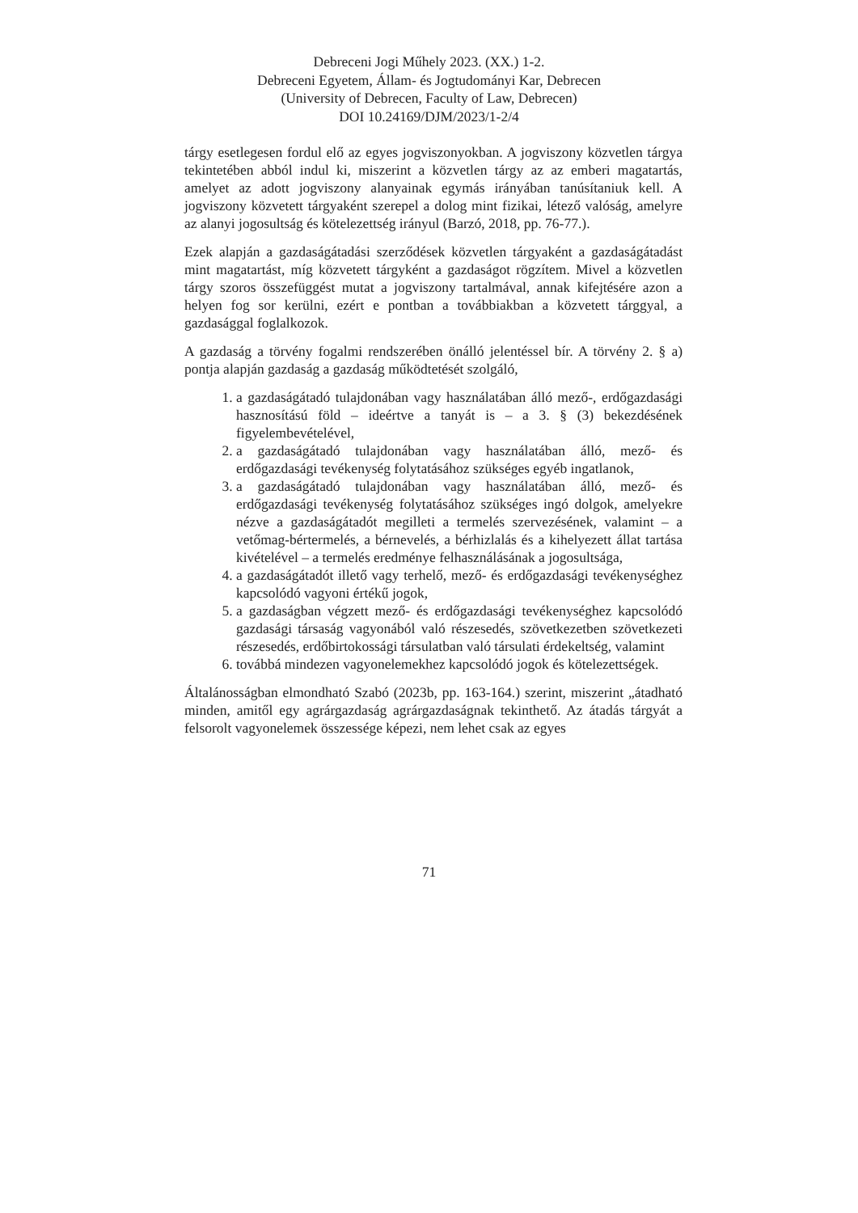Debreceni Jogi Műhely 2023. (XX.) 1-2.
Debreceni Egyetem, Állam- és Jogtudományi Kar, Debrecen
(University of Debrecen, Faculty of Law, Debrecen)
DOI 10.24169/DJM/2023/1-2/4
tárgy esetlegesen fordul elő az egyes jogviszonyokban. A jogviszony közvetlen tárgya tekintetében abból indul ki, miszerint a közvetlen tárgy az az emberi magatartás, amelyet az adott jogviszony alanyainak egymás irányában tanúsítaniuk kell. A jogviszony közvetett tárgyaként szerepel a dolog mint fizikai, létező valóság, amelyre az alanyi jogosultság és kötelezettség irányul (Barzó, 2018, pp. 76-77.).
Ezek alapján a gazdaságátadási szerződések közvetlen tárgyaként a gazdaságátadást mint magatartást, míg közvetett tárgyként a gazdaságot rögzítem. Mivel a közvetlen tárgy szoros összefüggést mutat a jogviszony tartalmával, annak kifejtésére azon a helyen fog sor kerülni, ezért e pontban a továbbiakban a közvetett tárggyal, a gazdasággal foglalkozok.
A gazdaság a törvény fogalmi rendszerében önálló jelentéssel bír. A törvény 2. § a) pontja alapján gazdaság a gazdaság működtetését szolgáló,
1. a gazdaságátadó tulajdonában vagy használatában álló mező-, erdőgazdasági hasznosítású föld – ideértve a tanyát is – a 3. § (3) bekezdésének figyelembevételével,
2. a gazdaságátadó tulajdonában vagy használatában álló, mező- és erdőgazdasági tevékenység folytatásához szükséges egyéb ingatlanok,
3. a gazdaságátadó tulajdonában vagy használatában álló, mező- és erdőgazdasági tevékenység folytatásához szükséges ingó dolgok, amelyekre nézve a gazdaságátadót megilleti a termelés szervezésének, valamint – a vetőmag-bértermelés, a bérnevelés, a bérhizlalás és a kihelyezett állat tartása kivételével – a termelés eredménye felhasználásának a jogosultsága,
4. a gazdaságátadót illető vagy terhelő, mező- és erdőgazdasági tevékenységhez kapcsolódó vagyoni értékű jogok,
5. a gazdaságban végzett mező- és erdőgazdasági tevékenységhez kapcsolódó gazdasági társaság vagyonából való részesedés, szövetkezetben szövetkezeti részesedés, erdőbirtokossági társulatban való társulati érdekeltség, valamint
6. továbbá mindezen vagyonelemekhez kapcsolódó jogok és kötelezettségek.
Általánosságban elmondható Szabó (2023b, pp. 163-164.) szerint, miszerint „átadható minden, amitől egy agrárgazdaság agrárgazdaságnak tekinthető. Az átadás tárgyát a felsorolt vagyonelemek összessége képezi, nem lehet csak az egyes
71